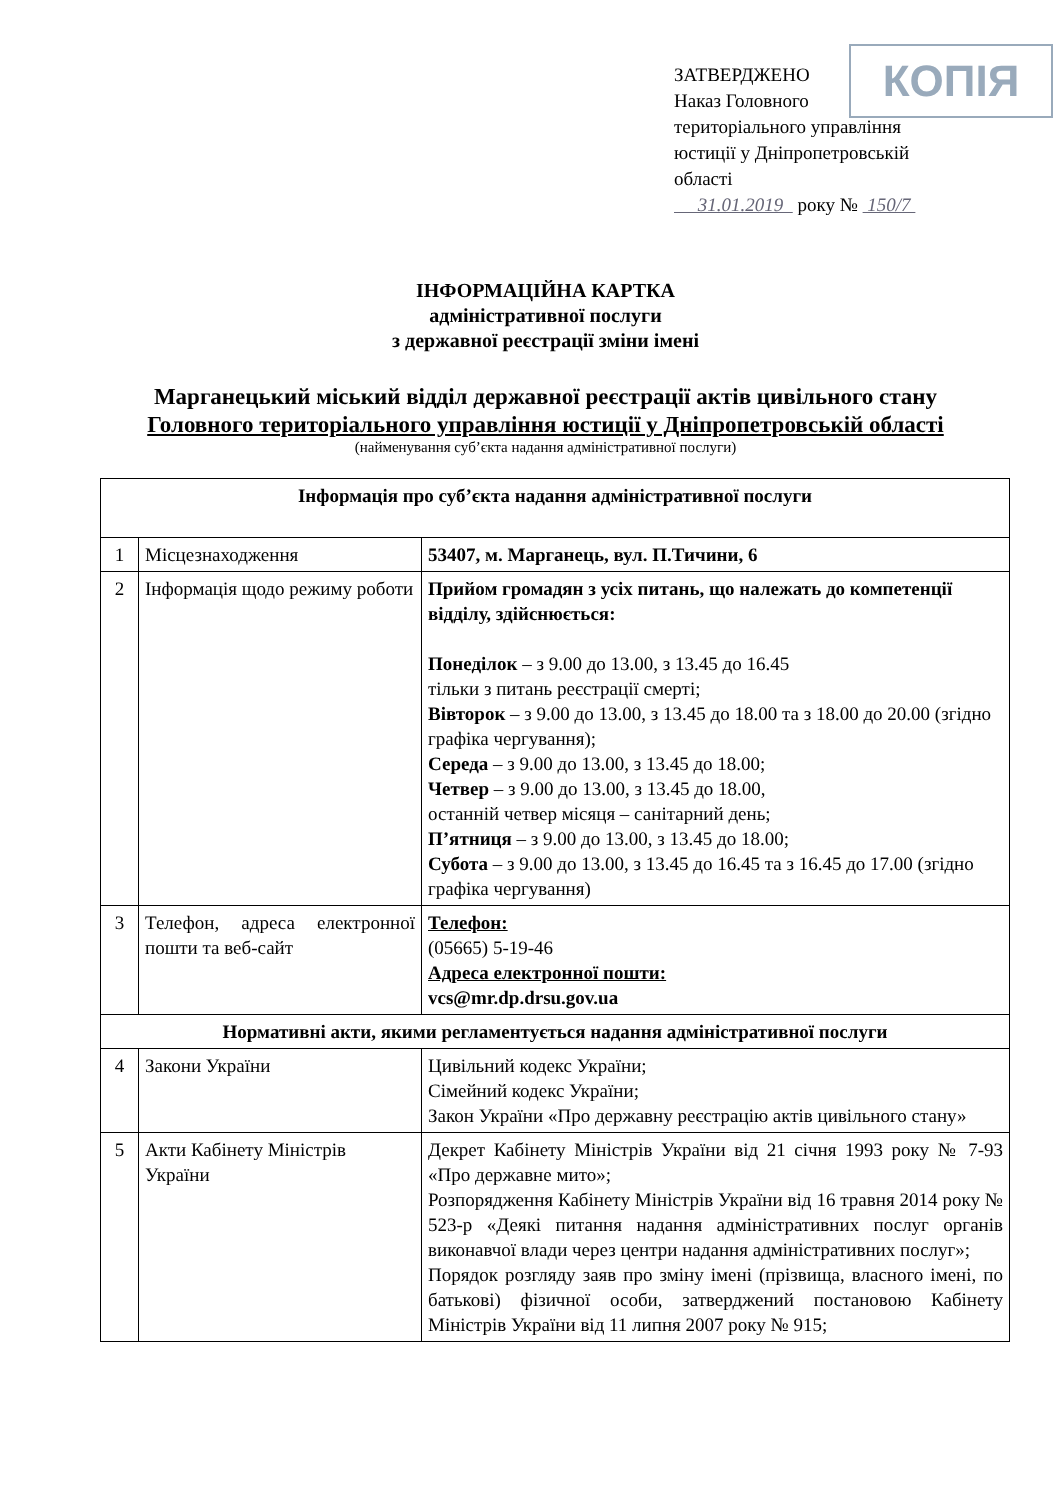КОПІЯ
ЗАТВЕРДЖЕНО
Наказ Головного
територіального управління
юстиції у Дніпропетровській
області
31.01.2019 року № 150/7
ІНФОРМАЦІЙНА КАРТКА
адміністративної послуги
з державної реєстрації зміни імені
Марганецький міський відділ державної реєстрації актів цивільного стану
Головного територіального управління юстиції у Дніпропетровській області
(найменування суб’єкта надання адміністративної послуги)
| Інформація про суб’єкта надання адміністративної послуги | | |
| 1 | Місцезнаходження | 53407, м. Марганець, вул. П.Тичини, 6 |
| 2 | Інформація щодо режиму роботи | Прийом громадян з усіх питань, що належать до компетенції відділу, здійснюється: Понеділок – з 9.00 до 13.00, з 13.45 до 16.45 тільки з питань реєстрації смерті; Вівторок – з 9.00 до 13.00, з 13.45 до 18.00 та з 18.00 до 20.00 (згідно графіка чергування); Середа – з 9.00 до 13.00, з 13.45 до 18.00; Четвер – з 9.00 до 13.00, з 13.45 до 18.00, останній четвер місяця – санітарний день; П’ятниця – з 9.00 до 13.00, з 13.45 до 18.00; Субота – з 9.00 до 13.00, з 13.45 до 16.45 та з 16.45 до 17.00 (згідно графіка чергування) |
| 3 | Телефон, адреса електронної пошти та веб-сайт | Телефон: (05665) 5-19-46 Адреса електронної пошти: vcs@mr.dp.drsu.gov.ua |
| Нормативні акти, якими регламентується надання адміністративної послуги | | |
| 4 | Закони України | Цивільний кодекс України; Сімейний кодекс України; Закон України «Про державну реєстрацію актів цивільного стану» |
| 5 | Акти Кабінету Міністрів України | Декрет Кабінету Міністрів України від 21 січня 1993 року № 7-93 «Про державне мито»; Розпорядження Кабінету Міністрів України від 16 травня 2014 року № 523-р «Деякі питання надання адміністративних послуг органів виконавчої влади через центри надання адміністративних послуг»; Порядок розгляду заяв про зміну імені (прізвища, власного імені, по батькові) фізичної особи, затверджений постановою Кабінету Міністрів України від 11 липня 2007 року № 915; |